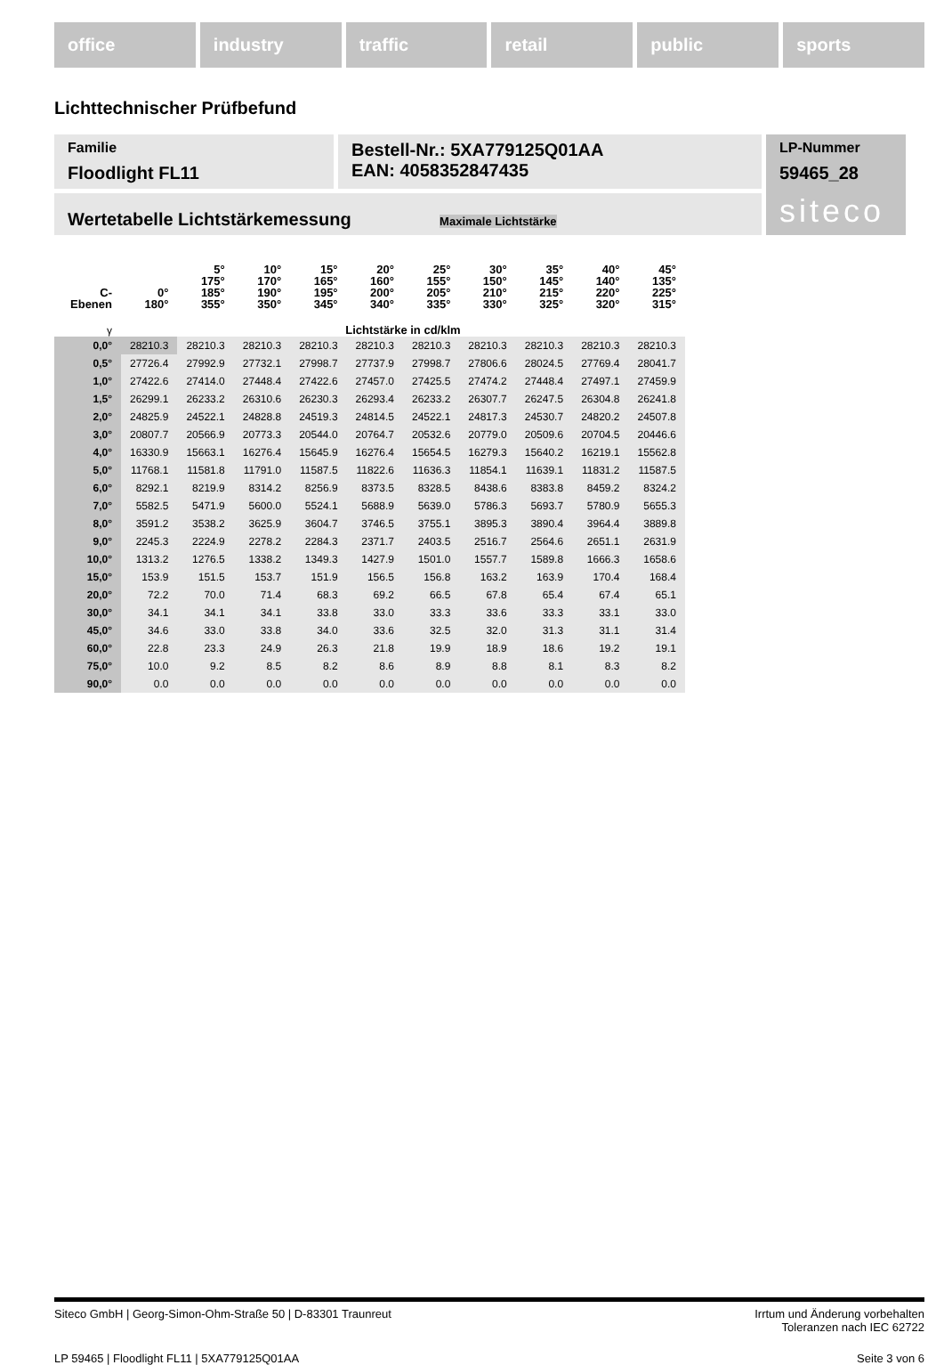office industry traffic retail public sports
Lichttechnischer Prüfbefund
Familie
Floodlight FL11
Bestell-Nr.: 5XA779125Q01AA
EAN: 4058352847435
LP-Nummer
59465_28
siteco
Wertetabelle Lichtstärkemessung Maximale Lichtstärke
| C- Ebenen | 0° 180° | 5° 175° 185° 355° | 10° 170° 190° 350° | 15° 165° 195° 345° | 20° 160° 200° 340° | 25° 155° 205° 335° | 30° 150° 210° 330° | 35° 145° 215° 325° | 40° 140° 220° 320° | 45° 135° 225° 315° |
| --- | --- | --- | --- | --- | --- | --- | --- | --- | --- | --- |
| γ | Lichtstärke in cd/klm | | | | | | | | | |
| 0,0° | 28210.3 | 28210.3 | 28210.3 | 28210.3 | 28210.3 | 28210.3 | 28210.3 | 28210.3 | 28210.3 | 28210.3 |
| 0,5° | 27726.4 | 27992.9 | 27732.1 | 27998.7 | 27737.9 | 27998.7 | 27806.6 | 28024.5 | 27769.4 | 28041.7 |
| 1,0° | 27422.6 | 27414.0 | 27448.4 | 27422.6 | 27457.0 | 27425.5 | 27474.2 | 27448.4 | 27497.1 | 27459.9 |
| 1,5° | 26299.1 | 26233.2 | 26310.6 | 26230.3 | 26293.4 | 26233.2 | 26307.7 | 26247.5 | 26304.8 | 26241.8 |
| 2,0° | 24825.9 | 24522.1 | 24828.8 | 24519.3 | 24814.5 | 24522.1 | 24817.3 | 24530.7 | 24820.2 | 24507.8 |
| 3,0° | 20807.7 | 20566.9 | 20773.3 | 20544.0 | 20764.7 | 20532.6 | 20779.0 | 20509.6 | 20704.5 | 20446.6 |
| 4,0° | 16330.9 | 15663.1 | 16276.4 | 15645.9 | 16276.4 | 15654.5 | 16279.3 | 15640.2 | 16219.1 | 15562.8 |
| 5,0° | 11768.1 | 11581.8 | 11791.0 | 11587.5 | 11822.6 | 11636.3 | 11854.1 | 11639.1 | 11831.2 | 11587.5 |
| 6,0° | 8292.1 | 8219.9 | 8314.2 | 8256.9 | 8373.5 | 8328.5 | 8438.6 | 8383.8 | 8459.2 | 8324.2 |
| 7,0° | 5582.5 | 5471.9 | 5600.0 | 5524.1 | 5688.9 | 5639.0 | 5786.3 | 5693.7 | 5780.9 | 5655.3 |
| 8,0° | 3591.2 | 3538.2 | 3625.9 | 3604.7 | 3746.5 | 3755.1 | 3895.3 | 3890.4 | 3964.4 | 3889.8 |
| 9,0° | 2245.3 | 2224.9 | 2278.2 | 2284.3 | 2371.7 | 2403.5 | 2516.7 | 2564.6 | 2651.1 | 2631.9 |
| 10,0° | 1313.2 | 1276.5 | 1338.2 | 1349.3 | 1427.9 | 1501.0 | 1557.7 | 1589.8 | 1666.3 | 1658.6 |
| 15,0° | 153.9 | 151.5 | 153.7 | 151.9 | 156.5 | 156.8 | 163.2 | 163.9 | 170.4 | 168.4 |
| 20,0° | 72.2 | 70.0 | 71.4 | 68.3 | 69.2 | 66.5 | 67.8 | 65.4 | 67.4 | 65.1 |
| 30,0° | 34.1 | 34.1 | 34.1 | 33.8 | 33.0 | 33.3 | 33.6 | 33.3 | 33.1 | 33.0 |
| 45,0° | 34.6 | 33.0 | 33.8 | 34.0 | 33.6 | 32.5 | 32.0 | 31.3 | 31.1 | 31.4 |
| 60,0° | 22.8 | 23.3 | 24.9 | 26.3 | 21.8 | 19.9 | 18.9 | 18.6 | 19.2 | 19.1 |
| 75,0° | 10.0 | 9.2 | 8.5 | 8.2 | 8.6 | 8.9 | 8.8 | 8.1 | 8.3 | 8.2 |
| 90,0° | 0.0 | 0.0 | 0.0 | 0.0 | 0.0 | 0.0 | 0.0 | 0.0 | 0.0 | 0.0 |
Siteco GmbH | Georg-Simon-Ohm-Straße 50 | D-83301 Traunreut
Irrtum und Änderung vorbehalten
Toleranzen nach IEC 62722
LP 59465 | Floodlight FL11 | 5XA779125Q01AA
Seite 3 von 6